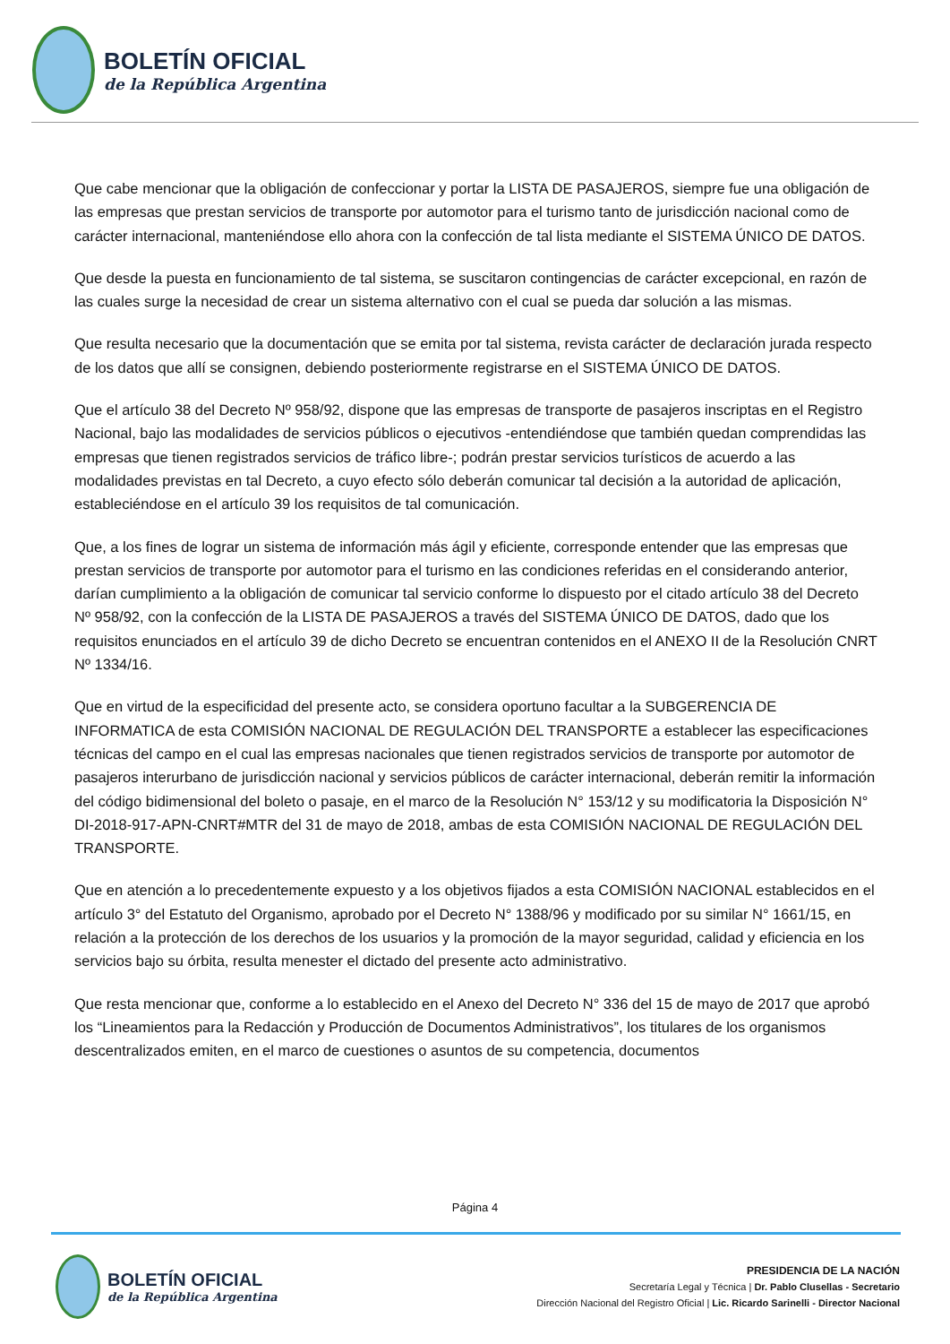BOLETÍN OFICIAL
de la República Argentina
Que cabe mencionar que la obligación de confeccionar y portar la LISTA DE PASAJEROS, siempre fue una obligación de las empresas que prestan servicios de transporte por automotor para el turismo tanto de jurisdicción nacional como de carácter internacional, manteniéndose ello ahora con la confección de tal lista mediante el SISTEMA ÚNICO DE DATOS.
Que desde la puesta en funcionamiento de tal sistema, se suscitaron contingencias de carácter excepcional, en razón de las cuales surge la necesidad de crear un sistema alternativo con el cual se pueda dar solución a las mismas.
Que resulta necesario que la documentación que se emita por tal sistema, revista carácter de declaración jurada respecto de los datos que allí se consignen, debiendo posteriormente registrarse en el SISTEMA ÚNICO DE DATOS.
Que el artículo 38 del Decreto Nº 958/92, dispone que las empresas de transporte de pasajeros inscriptas en el Registro Nacional, bajo las modalidades de servicios públicos o ejecutivos -entendiéndose que también quedan comprendidas las empresas que tienen registrados servicios de tráfico libre-; podrán prestar servicios turísticos de acuerdo a las modalidades previstas en tal Decreto, a cuyo efecto sólo deberán comunicar tal decisión a la autoridad de aplicación, estableciéndose en el artículo 39 los requisitos de tal comunicación.
Que, a los fines de lograr un sistema de información más ágil y eficiente, corresponde entender que las empresas que prestan servicios de transporte por automotor para el turismo en las condiciones referidas en el considerando anterior, darían cumplimiento a la obligación de comunicar tal servicio conforme lo dispuesto por el citado artículo 38 del Decreto Nº 958/92, con la confección de la LISTA DE PASAJEROS a través del SISTEMA ÚNICO DE DATOS, dado que los requisitos enunciados en el artículo 39 de dicho Decreto se encuentran contenidos en el ANEXO II de la Resolución CNRT Nº 1334/16.
Que en virtud de la especificidad del presente acto, se considera oportuno facultar a la SUBGERENCIA DE INFORMATICA de esta COMISIÓN NACIONAL DE REGULACIÓN DEL TRANSPORTE a establecer las especificaciones técnicas del campo en el cual las empresas nacionales que tienen registrados servicios de transporte por automotor de pasajeros interurbano de jurisdicción nacional y servicios públicos de carácter internacional, deberán remitir la información del código bidimensional del boleto o pasaje, en el marco de la Resolución N° 153/12 y su modificatoria la Disposición N° DI-2018-917-APN-CNRT#MTR del 31 de mayo de 2018, ambas de esta COMISIÓN NACIONAL DE REGULACIÓN DEL TRANSPORTE.
Que en atención a lo precedentemente expuesto y a los objetivos fijados a esta COMISIÓN NACIONAL establecidos en el artículo 3° del Estatuto del Organismo, aprobado por el Decreto N° 1388/96 y modificado por su similar N° 1661/15, en relación a la protección de los derechos de los usuarios y la promoción de la mayor seguridad, calidad y eficiencia en los servicios bajo su órbita, resulta menester el dictado del presente acto administrativo.
Que resta mencionar que, conforme a lo establecido en el Anexo del Decreto N° 336 del 15 de mayo de 2017 que aprobó los “Lineamientos para la Redacción y Producción de Documentos Administrativos”, los titulares de los organismos descentralizados emiten, en el marco de cuestiones o asuntos de su competencia, documentos
Página 4
BOLETÍN OFICIAL
de la República Argentina
PRESIDENCIA DE LA NACIÓN
Secretaría Legal y Técnica | Dr. Pablo Clusellas - Secretario
Dirección Nacional del Registro Oficial | Lic. Ricardo Sarinelli - Director Nacional